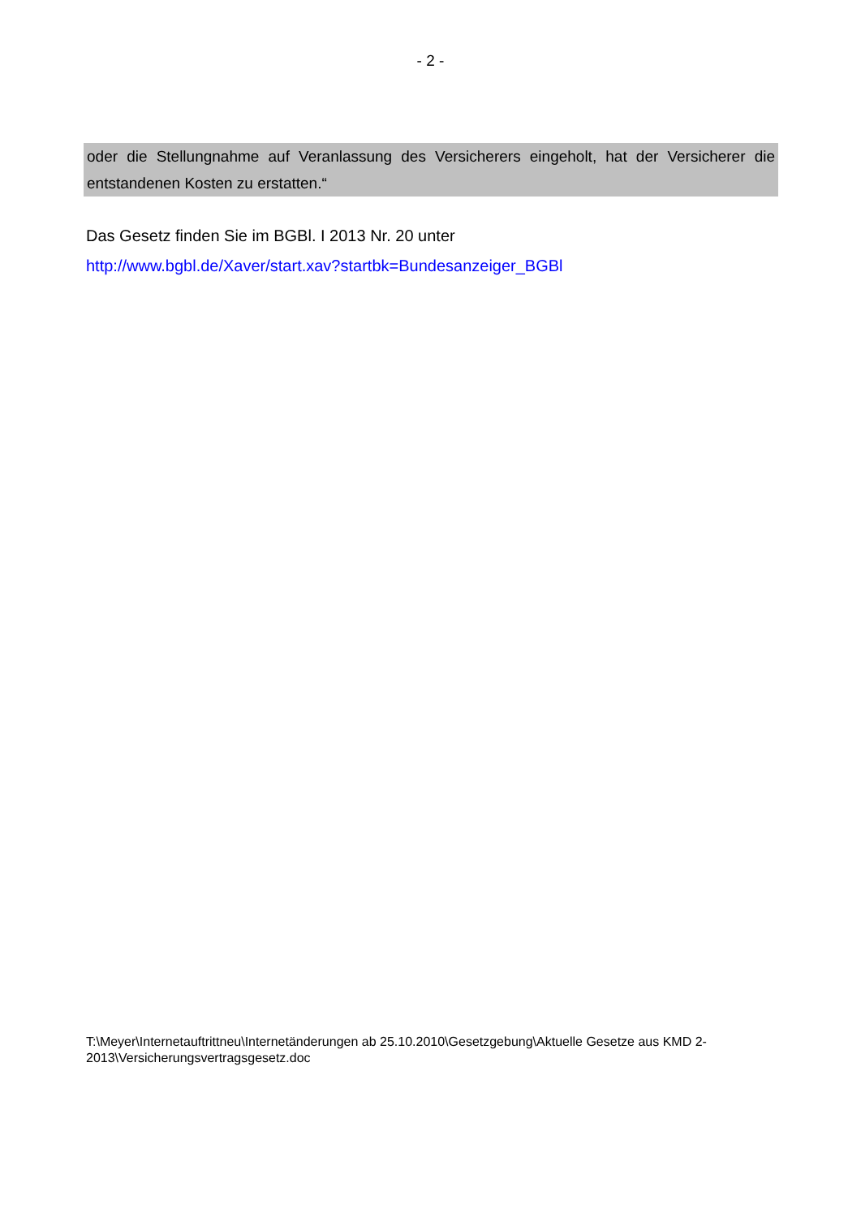- 2 -
oder die Stellungnahme auf Veranlassung des Versicherers eingeholt, hat der Versicherer die entstandenen Kosten zu erstatten.“
Das Gesetz finden Sie im BGBl. I 2013 Nr. 20 unter
http://www.bgbl.de/Xaver/start.xav?startbk=Bundesanzeiger_BGBl
T:\Meyer\Internetauftrittneu\Internetänderungen ab 25.10.2010\Gesetzgebung\Aktuelle Gesetze aus KMD 2-2013\Versicherungsvertragsgesetz.doc